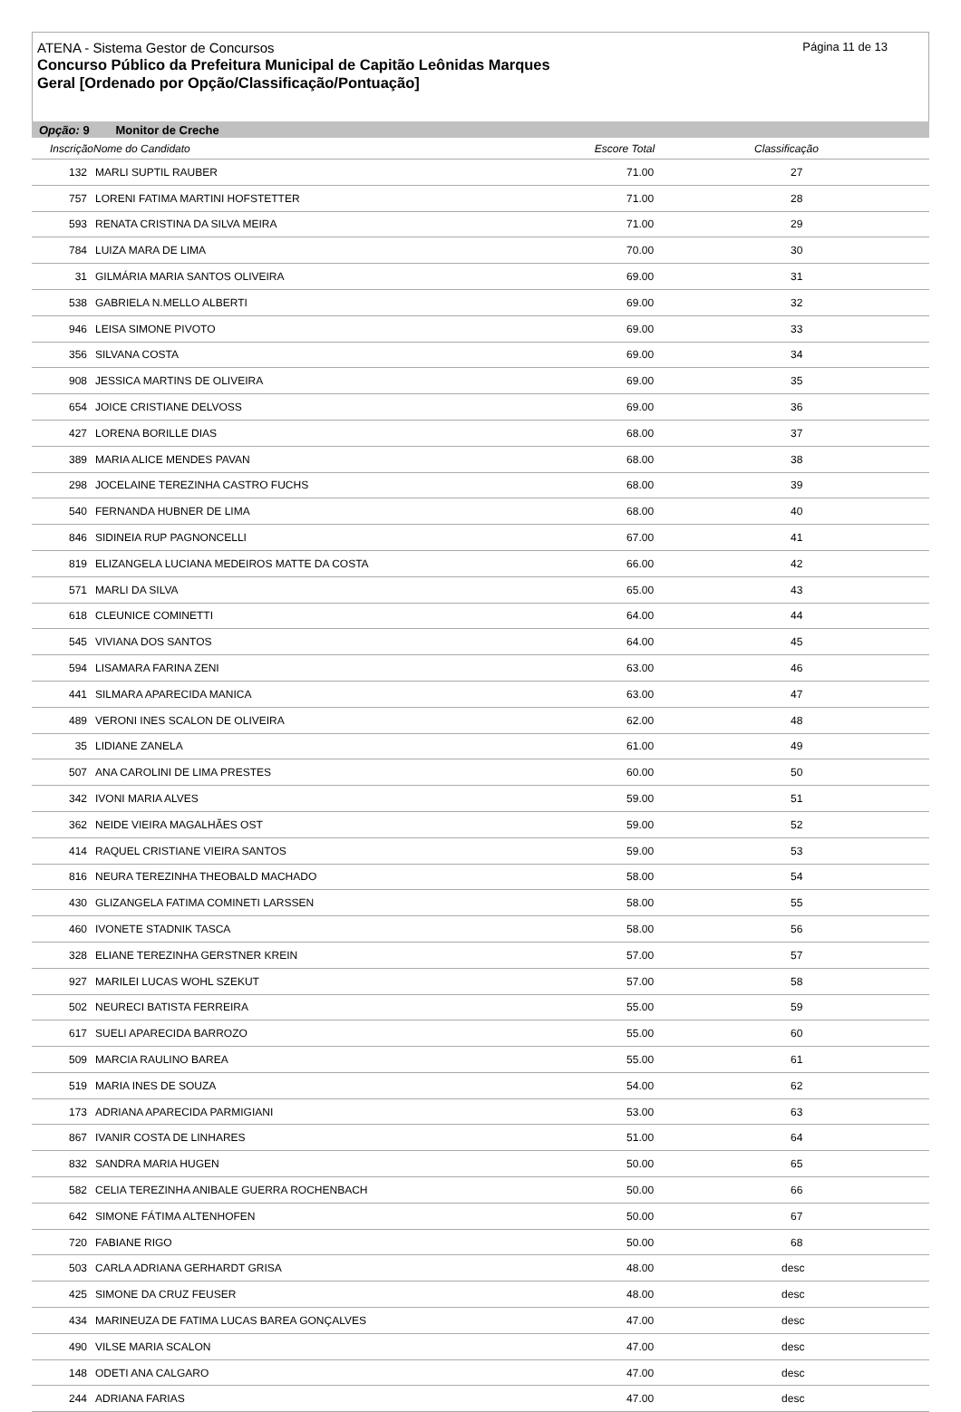Página 11 de 13
ATENA - Sistema Gestor de Concursos
Concurso Público da Prefeitura Municipal de Capitão Leônidas Marques
Geral [Ordenado por Opção/Classificação/Pontuação]
Opção: 9 Monitor de Creche
| InscriçãoNome do Candidato | | Escore Total | Classificação |
| --- | --- | --- | --- |
| 132 | MARLI SUPTIL RAUBER | 71.00 | 27 |
| 757 | LORENI FATIMA MARTINI HOFSTETTER | 71.00 | 28 |
| 593 | RENATA CRISTINA DA SILVA MEIRA | 71.00 | 29 |
| 784 | LUIZA MARA DE LIMA | 70.00 | 30 |
| 31 | GILMÁRIA MARIA SANTOS OLIVEIRA | 69.00 | 31 |
| 538 | GABRIELA N.MELLO ALBERTI | 69.00 | 32 |
| 946 | LEISA SIMONE PIVOTO | 69.00 | 33 |
| 356 | SILVANA COSTA | 69.00 | 34 |
| 908 | JESSICA MARTINS DE OLIVEIRA | 69.00 | 35 |
| 654 | JOICE CRISTIANE DELVOSS | 69.00 | 36 |
| 427 | LORENA BORILLE DIAS | 68.00 | 37 |
| 389 | MARIA ALICE MENDES PAVAN | 68.00 | 38 |
| 298 | JOCELAINE TEREZINHA CASTRO FUCHS | 68.00 | 39 |
| 540 | FERNANDA HUBNER DE LIMA | 68.00 | 40 |
| 846 | SIDINEIA RUP PAGNONCELLI | 67.00 | 41 |
| 819 | ELIZANGELA LUCIANA MEDEIROS MATTE DA COSTA | 66.00 | 42 |
| 571 | MARLI DA SILVA | 65.00 | 43 |
| 618 | CLEUNICE COMINETTI | 64.00 | 44 |
| 545 | VIVIANA DOS SANTOS | 64.00 | 45 |
| 594 | LISAMARA FARINA ZENI | 63.00 | 46 |
| 441 | SILMARA APARECIDA MANICA | 63.00 | 47 |
| 489 | VERONI INES SCALON DE OLIVEIRA | 62.00 | 48 |
| 35 | LIDIANE ZANELA | 61.00 | 49 |
| 507 | ANA CAROLINI DE LIMA PRESTES | 60.00 | 50 |
| 342 | IVONI MARIA ALVES | 59.00 | 51 |
| 362 | NEIDE VIEIRA MAGALHÃES OST | 59.00 | 52 |
| 414 | RAQUEL CRISTIANE VIEIRA SANTOS | 59.00 | 53 |
| 816 | NEURA TEREZINHA THEOBALD MACHADO | 58.00 | 54 |
| 430 | GLIZANGELA FATIMA COMINETI LARSSEN | 58.00 | 55 |
| 460 | IVONETE STADNIK TASCA | 58.00 | 56 |
| 328 | ELIANE TEREZINHA GERSTNER KREIN | 57.00 | 57 |
| 927 | MARILEI LUCAS WOHL SZEKUT | 57.00 | 58 |
| 502 | NEURECI BATISTA FERREIRA | 55.00 | 59 |
| 617 | SUELI APARECIDA BARROZO | 55.00 | 60 |
| 509 | MARCIA RAULINO BAREA | 55.00 | 61 |
| 519 | MARIA INES DE SOUZA | 54.00 | 62 |
| 173 | ADRIANA APARECIDA PARMIGIANI | 53.00 | 63 |
| 867 | IVANIR COSTA DE LINHARES | 51.00 | 64 |
| 832 | SANDRA MARIA HUGEN | 50.00 | 65 |
| 582 | CELIA TEREZINHA ANIBALE GUERRA ROCHENBACH | 50.00 | 66 |
| 642 | SIMONE FÁTIMA ALTENHOFEN | 50.00 | 67 |
| 720 | FABIANE RIGO | 50.00 | 68 |
| 503 | CARLA ADRIANA GERHARDT GRISA | 48.00 | desc |
| 425 | SIMONE DA CRUZ FEUSER | 48.00 | desc |
| 434 | MARINEUZA DE FATIMA LUCAS BAREA GONÇALVES | 47.00 | desc |
| 490 | VILSE MARIA SCALON | 47.00 | desc |
| 148 | ODETI ANA CALGARO | 47.00 | desc |
| 244 | ADRIANA FARIAS | 47.00 | desc |